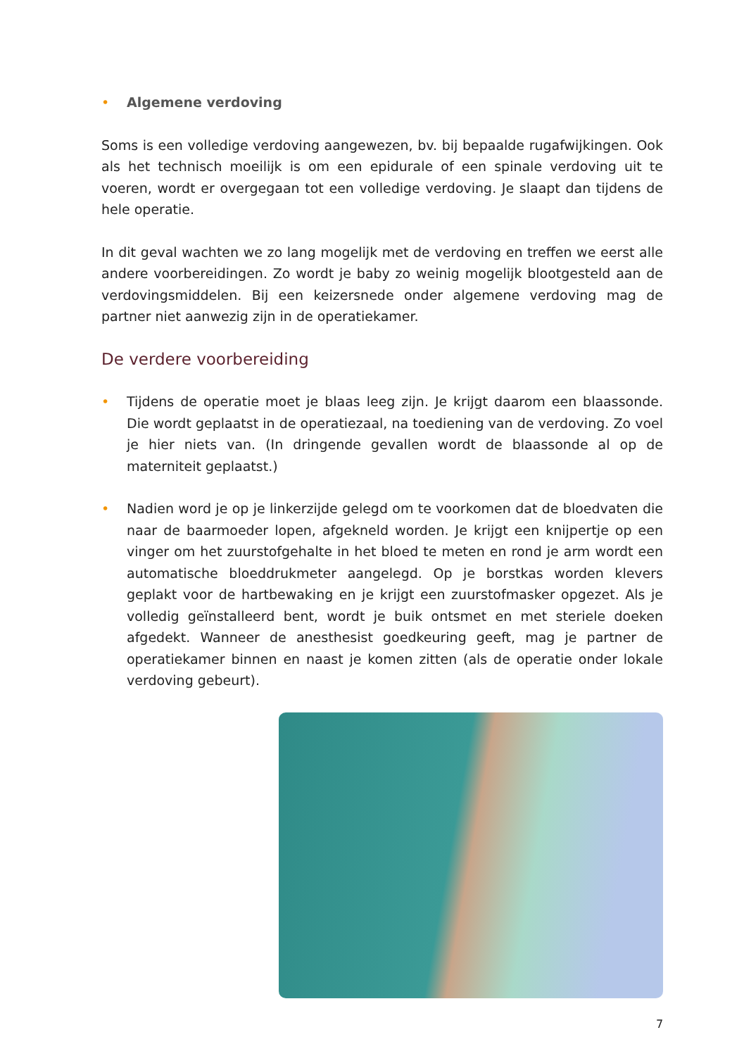• Algemene verdoving
Soms is een volledige verdoving aangewezen, bv. bij bepaalde rugafwijkingen. Ook als het technisch moeilijk is om een epidurale of een spinale verdoving uit te voeren, wordt er overgegaan tot een volledige verdoving. Je slaapt dan tijdens de hele operatie.
In dit geval wachten we zo lang mogelijk met de verdoving en treffen we eerst alle andere voorbereidingen. Zo wordt je baby zo weinig mogelijk blootgesteld aan de verdovingsmiddelen. Bij een keizersnede onder algemene verdoving mag de partner niet aanwezig zijn in de operatiekamer.
De verdere voorbereiding
• Tijdens de operatie moet je blaas leeg zijn. Je krijgt daarom een blaassonde. Die wordt geplaatst in de operatiezaal, na toediening van de verdoving. Zo voel je hier niets van. (In dringende gevallen wordt de blaassonde al op de materniteit geplaatst.)
• Nadien word je op je linkerzijde gelegd om te voorkomen dat de bloedvaten die naar de baarmoeder lopen, afgekneld worden. Je krijgt een knijpertje op een vinger om het zuurstofgehalte in het bloed te meten en rond je arm wordt een automatische bloeddrukmeter aangelegd. Op je borstkas worden klevers geplakt voor de hartbewaking en je krijgt een zuurstofmasker opgezet. Als je volledig geïnstalleerd bent, wordt je buik ontsmet en met steriele doeken afgedekt. Wanneer de anesthesist goedkeuring geeft, mag je partner de operatiekamer binnen en naast je komen zitten (als de operatie onder lokale verdoving gebeurt).
7